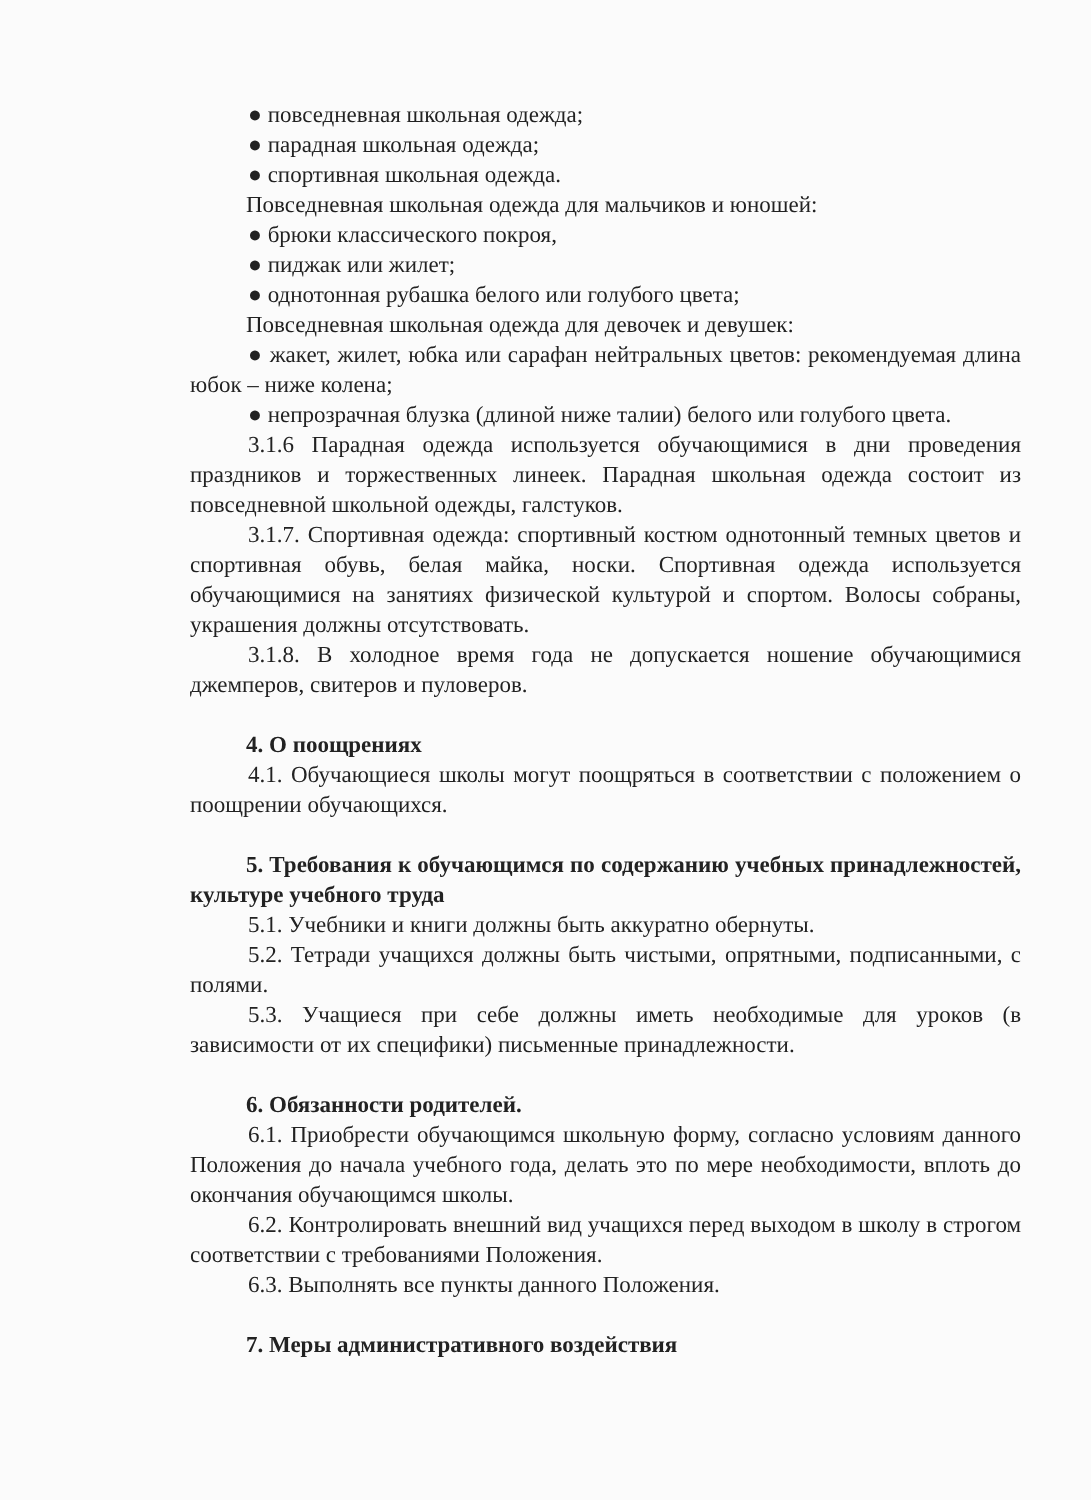● повседневная школьная одежда;
● парадная школьная одежда;
● спортивная школьная одежда.
Повседневная школьная одежда для мальчиков и юношей:
● брюки классического покроя,
● пиджак или жилет;
● однотонная рубашка белого или голубого цвета;
Повседневная школьная одежда для девочек и девушек:
● жакет, жилет, юбка или сарафан нейтральных цветов: рекомендуемая длина юбок – ниже колена;
● непрозрачная блузка (длиной ниже талии) белого или голубого цвета.
3.1.6 Парадная одежда используется обучающимися в дни проведения праздников и торжественных линеек. Парадная школьная одежда состоит из повседневной школьной одежды, галстуков.
3.1.7. Спортивная одежда: спортивный костюм однотонный темных цветов и спортивная обувь, белая майка, носки. Спортивная одежда используется обучающимися на занятиях физической культурой и спортом. Волосы собраны, украшения должны отсутствовать.
3.1.8. В холодное время года не допускается ношение обучающимися джемперов, свитеров и пуловеров.
4. О поощрениях
4.1. Обучающиеся школы могут поощряться в соответствии с положением о поощрении обучающихся.
5. Требования к обучающимся по содержанию учебных принадлежностей, культуре учебного труда
5.1. Учебники и книги должны быть аккуратно обернуты.
5.2. Тетради учащихся должны быть чистыми, опрятными, подписанными, с полями.
5.3. Учащиеся при себе должны иметь необходимые для уроков (в зависимости от их специфики) письменные принадлежности.
6. Обязанности родителей.
6.1. Приобрести обучающимся школьную форму, согласно условиям данного Положения до начала учебного года, делать это по мере необходимости, вплоть до окончания обучающимся школы.
6.2. Контролировать внешний вид учащихся перед выходом в школу в строгом соответствии с требованиями Положения.
6.3. Выполнять все пункты данного Положения.
7. Меры административного воздействия